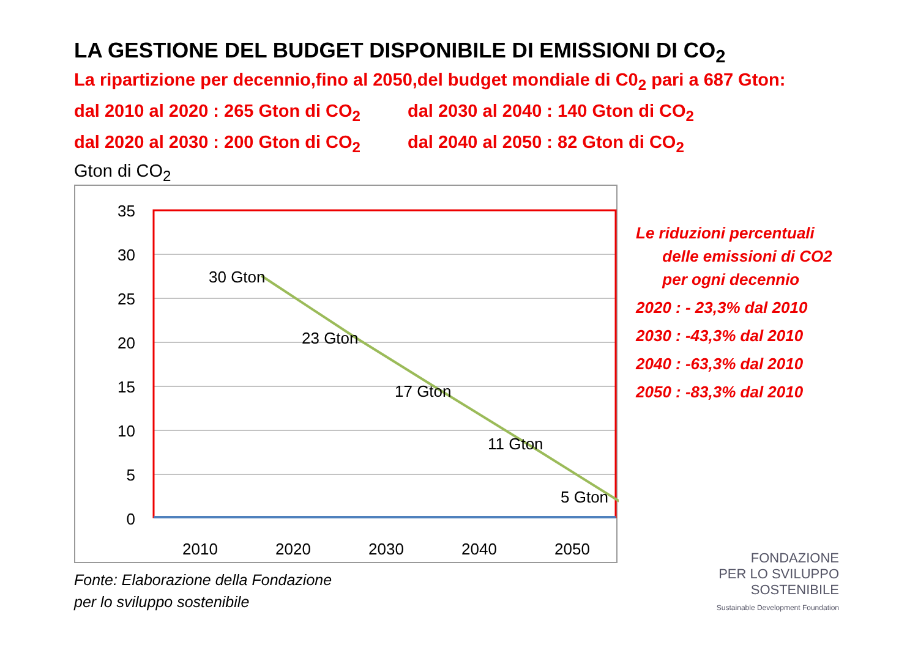LA GESTIONE DEL BUDGET DISPONIBILE DI EMISSIONI DI CO<sub>2</sub>
La ripartizione per decennio,fino al 2050,del budget mondiale di C0<sub>2</sub> pari a 687 Gton:
dal 2010 al 2020 : 265 Gton di CO<sub>2</sub> dal 2030 al 2040 : 140 Gton di CO<sub>2</sub>
dal 2020 al 2030 : 200 Gton di CO<sub>2</sub> dal 2040 al 2050 : 82 Gton di CO<sub>2</sub>
Gton di CO<sub>2</sub>
35
30
25
20
15
10
5
0
30 Gton
23 Gton
17 Gton
11 Gton
5 Gton
2010
2020
2030
2040
2050
Le riduzioni percentuali
delle emissioni di CO2
per ogni decennio
2020 : - 23,3% dal 2010
2030 : -43,3% dal 2010
2040 : -63,3% dal 2010
2050 : -83,3% dal 2010
Fonte: Elaborazione della Fondazione
per lo sviluppo sostenibile
FONDAZIONE
PER LO SVILUPPO
SOSTENIBILE
Sustainable Development Foundation